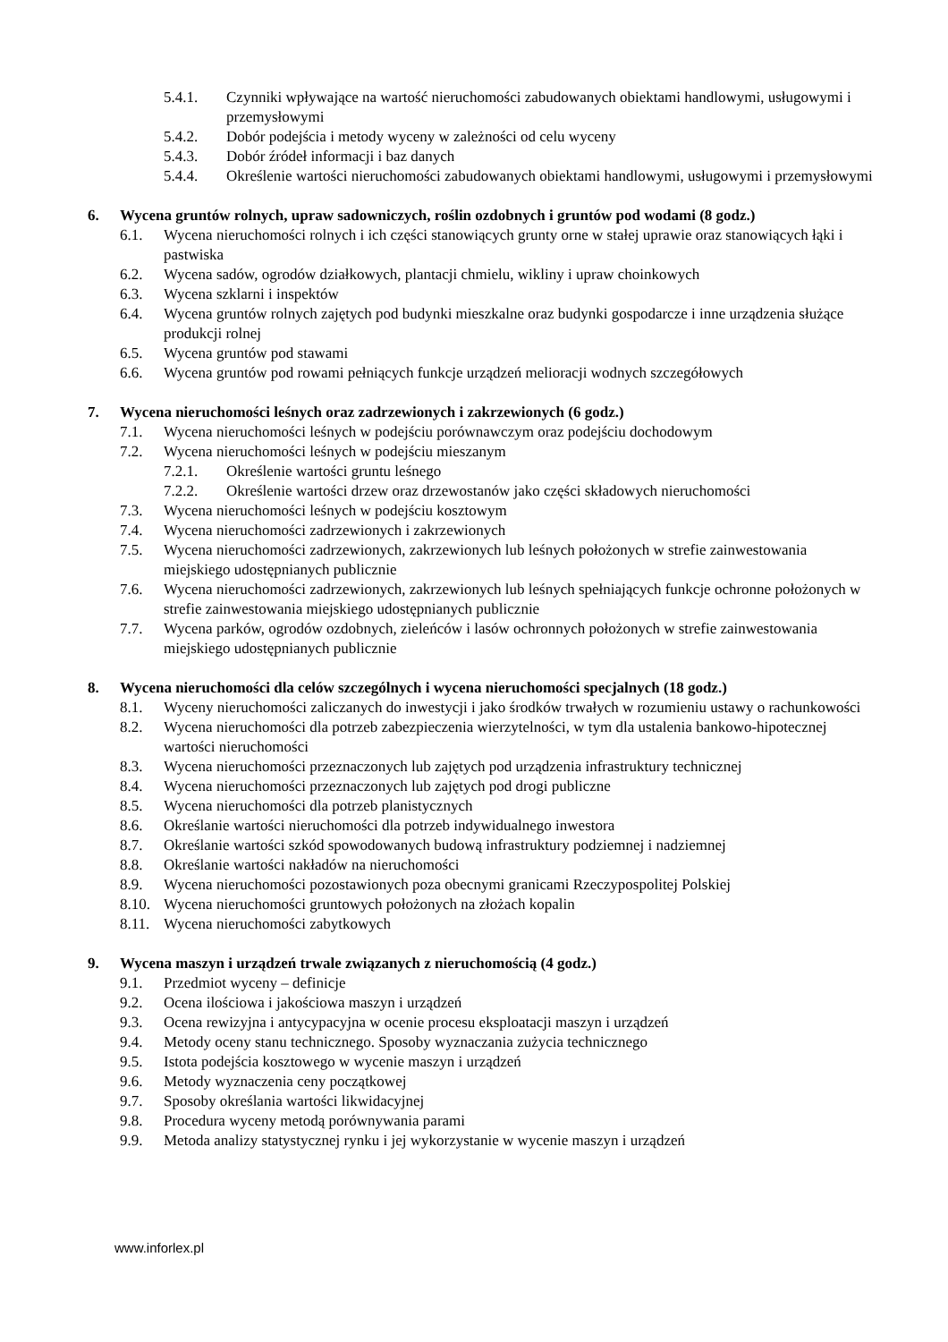5.4.1. Czynniki wpływające na wartość nieruchomości zabudowanych obiektami handlowymi, usługowymi i przemysłowymi
5.4.2. Dobór podejścia i metody wyceny w zależności od celu wyceny
5.4.3. Dobór źródeł informacji i baz danych
5.4.4. Określenie wartości nieruchomości zabudowanych obiektami handlowymi, usługowymi i przemysłowymi
6. Wycena gruntów rolnych, upraw sadowniczych, roślin ozdobnych i gruntów pod wodami (8 godz.)
6.1. Wycena nieruchomości rolnych i ich części stanowiących grunty orne w stałej uprawie oraz stanowiących łąki i pastwiska
6.2. Wycena sadów, ogrodów działkowych, plantacji chmielu, wikliny i upraw choinkowych
6.3. Wycena szklarni i inspektów
6.4. Wycena gruntów rolnych zajętych pod budynki mieszkalne oraz budynki gospodarcze i inne urządzenia służące produkcji rolnej
6.5. Wycena gruntów pod stawami
6.6. Wycena gruntów pod rowami pełniących funkcje urządzeń melioracji wodnych szczegółowych
7. Wycena nieruchomości leśnych oraz zadrzewionych i zakrzewionych (6 godz.)
7.1. Wycena nieruchomości leśnych w podejściu porównawczym oraz podejściu dochodowym
7.2. Wycena nieruchomości leśnych w podejściu mieszanym
7.2.1. Określenie wartości gruntu leśnego
7.2.2. Określenie wartości drzew oraz drzewostanów jako części składowych nieruchomości
7.3. Wycena nieruchomości leśnych w podejściu kosztowym
7.4. Wycena nieruchomości zadrzewionych i zakrzewionych
7.5. Wycena nieruchomości zadrzewionych, zakrzewionych lub leśnych położonych w strefie zainwestowania miejskiego udostępnianych publicznie
7.6. Wycena nieruchomości zadrzewionych, zakrzewionych lub leśnych spełniających funkcje ochronne położonych w strefie zainwestowania miejskiego udostępnianych publicznie
7.7. Wycena parków, ogrodów ozdobnych, zieleńców i lasów ochronnych położonych w strefie zainwestowania miejskiego udostępnianych publicznie
8. Wycena nieruchomości dla celów szczególnych i wycena nieruchomości specjalnych (18 godz.)
8.1. Wyceny nieruchomości zaliczanych do inwestycji i jako środków trwałych w rozumieniu ustawy o rachunkowości
8.2. Wycena nieruchomości dla potrzeb zabezpieczenia wierzytelności, w tym dla ustalenia bankowo-hipotecznej wartości nieruchomości
8.3. Wycena nieruchomości przeznaczonych lub zajętych pod urządzenia infrastruktury technicznej
8.4. Wycena nieruchomości przeznaczonych lub zajętych pod drogi publiczne
8.5. Wycena nieruchomości dla potrzeb planistycznych
8.6. Określanie wartości nieruchomości dla potrzeb indywidualnego inwestora
8.7. Określanie wartości szkód spowodowanych budową infrastruktury podziemnej i nadziemnej
8.8. Określanie wartości nakładów na nieruchomości
8.9. Wycena nieruchomości pozostawionych poza obecnymi granicami Rzeczypospolitej Polskiej
8.10. Wycena nieruchomości gruntowych położonych na złożach kopalin
8.11. Wycena nieruchomości zabytkowych
9. Wycena maszyn i urządzeń trwale związanych z nieruchomością (4 godz.)
9.1. Przedmiot wyceny – definicje
9.2. Ocena ilościowa i jakościowa maszyn i urządzeń
9.3. Ocena rewizyjna i antycypacyjna w ocenie procesu eksploatacji maszyn i urządzeń
9.4. Metody oceny stanu technicznego. Sposoby wyznaczania zużycia technicznego
9.5. Istota podejścia kosztowego w wycenie maszyn i urządzeń
9.6. Metody wyznaczenia ceny początkowej
9.7. Sposoby określania wartości likwidacyjnej
9.8. Procedura wyceny metodą porównywania parami
9.9. Metoda analizy statystycznej rynku i jej wykorzystanie w wycenie maszyn i urządzeń
www.inforlex.pl